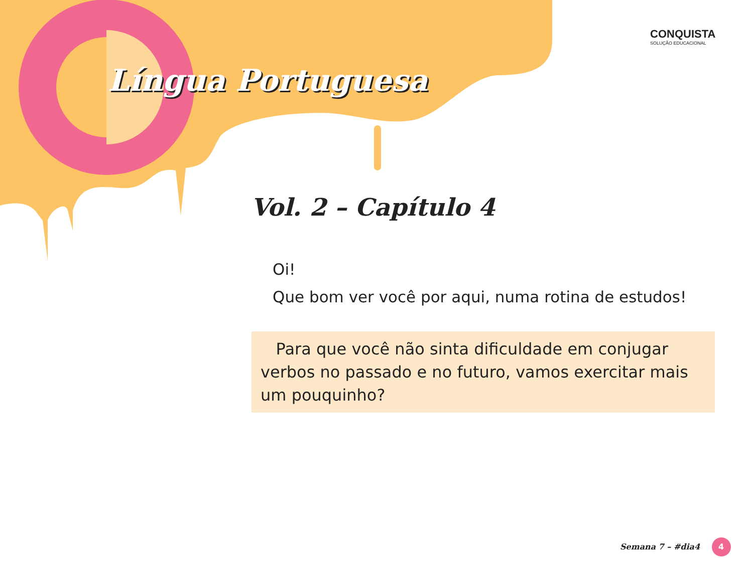Língua Portuguesa
CONQUISTA
SOLUÇÃO EDUCACIONAL
Vol. 2 – Capítulo 4
Oi!
Que bom ver você por aqui, numa rotina de estudos!
Para que você não sinta dificuldade em conjugar verbos no passado e no futuro, vamos exercitar mais um pouquinho?
Semana 7 – #dia4 4